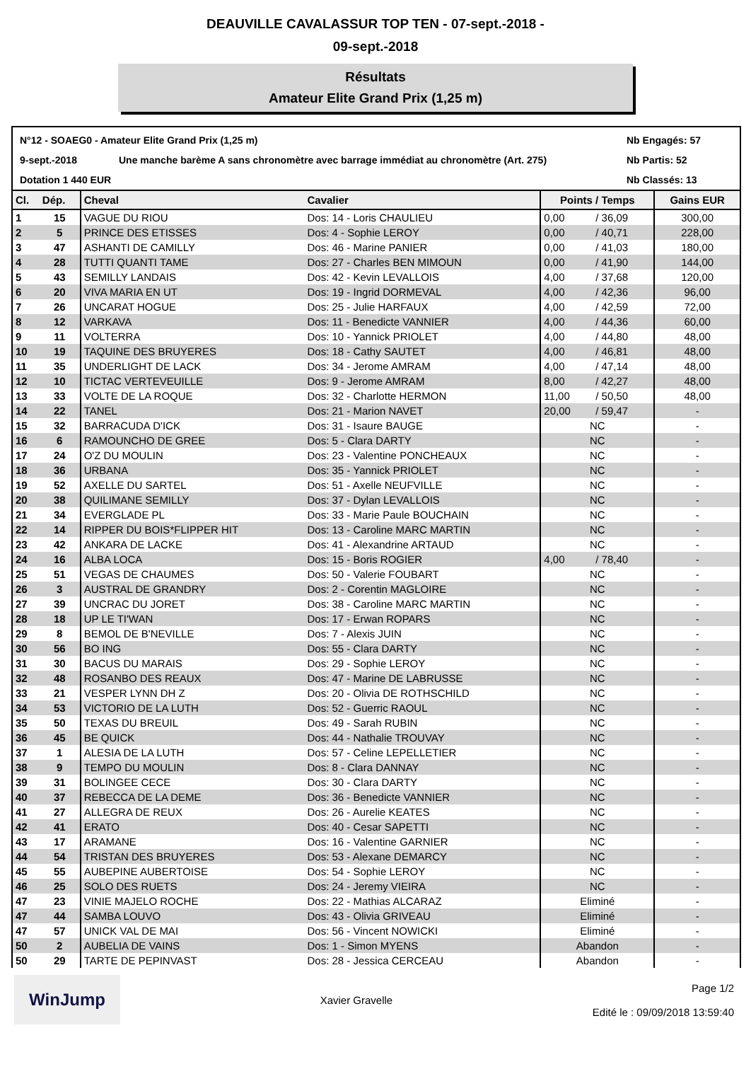DEAUVILLE CAVALASSUR TOP TEN - 07-sept.-2018 -
09-sept.-2018
Résultats
Amateur Elite Grand Prix (1,25 m)
N°12 - SOAEG0 - Amateur Elite Grand Prix (1,25 m)
Nb Engagés: 57
9-sept.-2018
Une manche barème A sans chronomètre avec barrage immédiat au chronomètre (Art. 275)
Nb Partis: 52
Dotation 1 440 EUR
Nb Classés: 13
| Cl. | Dép. | Cheval | Cavalier | Points / Temps | | Gains EUR |
| --- | --- | --- | --- | --- | --- | --- |
| 1 | 15 | VAGUE DU RIOU | Dos: 14 - Loris CHAULIEU | 0,00 | / 36,09 | 300,00 |
| 2 | 5 | PRINCE DES ETISSES | Dos: 4 - Sophie LEROY | 0,00 | / 40,71 | 228,00 |
| 3 | 47 | ASHANTI DE CAMILLY | Dos: 46 - Marine PANIER | 0,00 | / 41,03 | 180,00 |
| 4 | 28 | TUTTI QUANTI TAME | Dos: 27 - Charles BEN MIMOUN | 0,00 | / 41,90 | 144,00 |
| 5 | 43 | SEMILLY LANDAIS | Dos: 42 - Kevin LEVALLOIS | 4,00 | / 37,68 | 120,00 |
| 6 | 20 | VIVA MARIA EN UT | Dos: 19 - Ingrid DORMEVAL | 4,00 | / 42,36 | 96,00 |
| 7 | 26 | UNCARAT HOGUE | Dos: 25 - Julie HARFAUX | 4,00 | / 42,59 | 72,00 |
| 8 | 12 | VARKAVA | Dos: 11 - Benedicte VANNIER | 4,00 | / 44,36 | 60,00 |
| 9 | 11 | VOLTERRA | Dos: 10 - Yannick PRIOLET | 4,00 | / 44,80 | 48,00 |
| 10 | 19 | TAQUINE DES BRUYERES | Dos: 18 - Cathy SAUTET | 4,00 | / 46,81 | 48,00 |
| 11 | 35 | UNDERLIGHT DE LACK | Dos: 34 - Jerome AMRAM | 4,00 | / 47,14 | 48,00 |
| 12 | 10 | TICTAC VERTEVEUILLE | Dos: 9 - Jerome AMRAM | 8,00 | / 42,27 | 48,00 |
| 13 | 33 | VOLTE DE LA ROQUE | Dos: 32 - Charlotte HERMON | 11,00 | / 50,50 | 48,00 |
| 14 | 22 | TANEL | Dos: 21 - Marion NAVET | 20,00 | / 59,47 | - |
| 15 | 32 | BARRACUDA D'ICK | Dos: 31 - Isaure BAUGE | NC | | - |
| 16 | 6 | RAMOUNCHO DE GREE | Dos: 5 - Clara DARTY | NC | | - |
| 17 | 24 | O'Z DU MOULIN | Dos: 23 - Valentine PONCHEAUX | NC | | - |
| 18 | 36 | URBANA | Dos: 35 - Yannick PRIOLET | NC | | - |
| 19 | 52 | AXELLE DU SARTEL | Dos: 51 - Axelle NEUFVILLE | NC | | - |
| 20 | 38 | QUILIMANE SEMILLY | Dos: 37 - Dylan LEVALLOIS | NC | | - |
| 21 | 34 | EVERGLADE PL | Dos: 33 - Marie Paule BOUCHAIN | NC | | - |
| 22 | 14 | RIPPER DU BOIS*FLIPPER HIT | Dos: 13 - Caroline MARC MARTIN | NC | | - |
| 23 | 42 | ANKARA DE LACKE | Dos: 41 - Alexandrine ARTAUD | NC | | - |
| 24 | 16 | ALBA LOCA | Dos: 15 - Boris ROGIER | 4,00 | / 78,40 | - |
| 25 | 51 | VEGAS DE CHAUMES | Dos: 50 - Valerie FOUBART | NC | | - |
| 26 | 3 | AUSTRAL DE GRANDRY | Dos: 2 - Corentin MAGLOIRE | NC | | - |
| 27 | 39 | UNCRAC DU JORET | Dos: 38 - Caroline MARC MARTIN | NC | | - |
| 28 | 18 | UP LE TI'WAN | Dos: 17 - Erwan ROPARS | NC | | - |
| 29 | 8 | BEMOL DE B'NEVILLE | Dos: 7 - Alexis JUIN | NC | | - |
| 30 | 56 | BO ING | Dos: 55 - Clara DARTY | NC | | - |
| 31 | 30 | BACUS DU MARAIS | Dos: 29 - Sophie LEROY | NC | | - |
| 32 | 48 | ROSANBO DES REAUX | Dos: 47 - Marine DE LABRUSSE | NC | | - |
| 33 | 21 | VESPER LYNN DH Z | Dos: 20 - Olivia DE ROTHSCHILD | NC | | - |
| 34 | 53 | VICTORIO DE LA LUTH | Dos: 52 - Guerric RAOUL | NC | | - |
| 35 | 50 | TEXAS DU BREUIL | Dos: 49 - Sarah RUBIN | NC | | - |
| 36 | 45 | BE QUICK | Dos: 44 - Nathalie TROUVAY | NC | | - |
| 37 | 1 | ALESIA DE LA LUTH | Dos: 57 - Celine LEPELLETIER | NC | | - |
| 38 | 9 | TEMPO DU MOULIN | Dos: 8 - Clara DANNAY | NC | | - |
| 39 | 31 | BOLINGEE CECE | Dos: 30 - Clara DARTY | NC | | - |
| 40 | 37 | REBECCA DE LA DEME | Dos: 36 - Benedicte VANNIER | NC | | - |
| 41 | 27 | ALLEGRA DE REUX | Dos: 26 - Aurelie KEATES | NC | | - |
| 42 | 41 | ERATO | Dos: 40 - Cesar SAPETTI | NC | | - |
| 43 | 17 | ARAMANE | Dos: 16 - Valentine GARNIER | NC | | - |
| 44 | 54 | TRISTAN DES BRUYERES | Dos: 53 - Alexane DEMARCY | NC | | - |
| 45 | 55 | AUBEPINE AUBERTOISE | Dos: 54 - Sophie LEROY | NC | | - |
| 46 | 25 | SOLO DES RUETS | Dos: 24 - Jeremy VIEIRA | NC | | - |
| 47 | 23 | VINIE MAJELO ROCHE | Dos: 22 - Mathias ALCARAZ | Eliminé | | - |
| 47 | 44 | SAMBA LOUVO | Dos: 43 - Olivia GRIVEAU | Eliminé | | - |
| 47 | 57 | UNICK VAL DE MAI | Dos: 56 - Vincent NOWICKI | Eliminé | | - |
| 50 | 2 | AUBELIA DE VAINS | Dos: 1 - Simon MYENS | Abandon | | - |
| 50 | 29 | TARTE DE PEPINVAST | Dos: 28 - Jessica CERCEAU | Abandon | | - |
WinJump
Xavier Gravelle
Page 1/2
Edité le : 09/09/2018 13:59:40